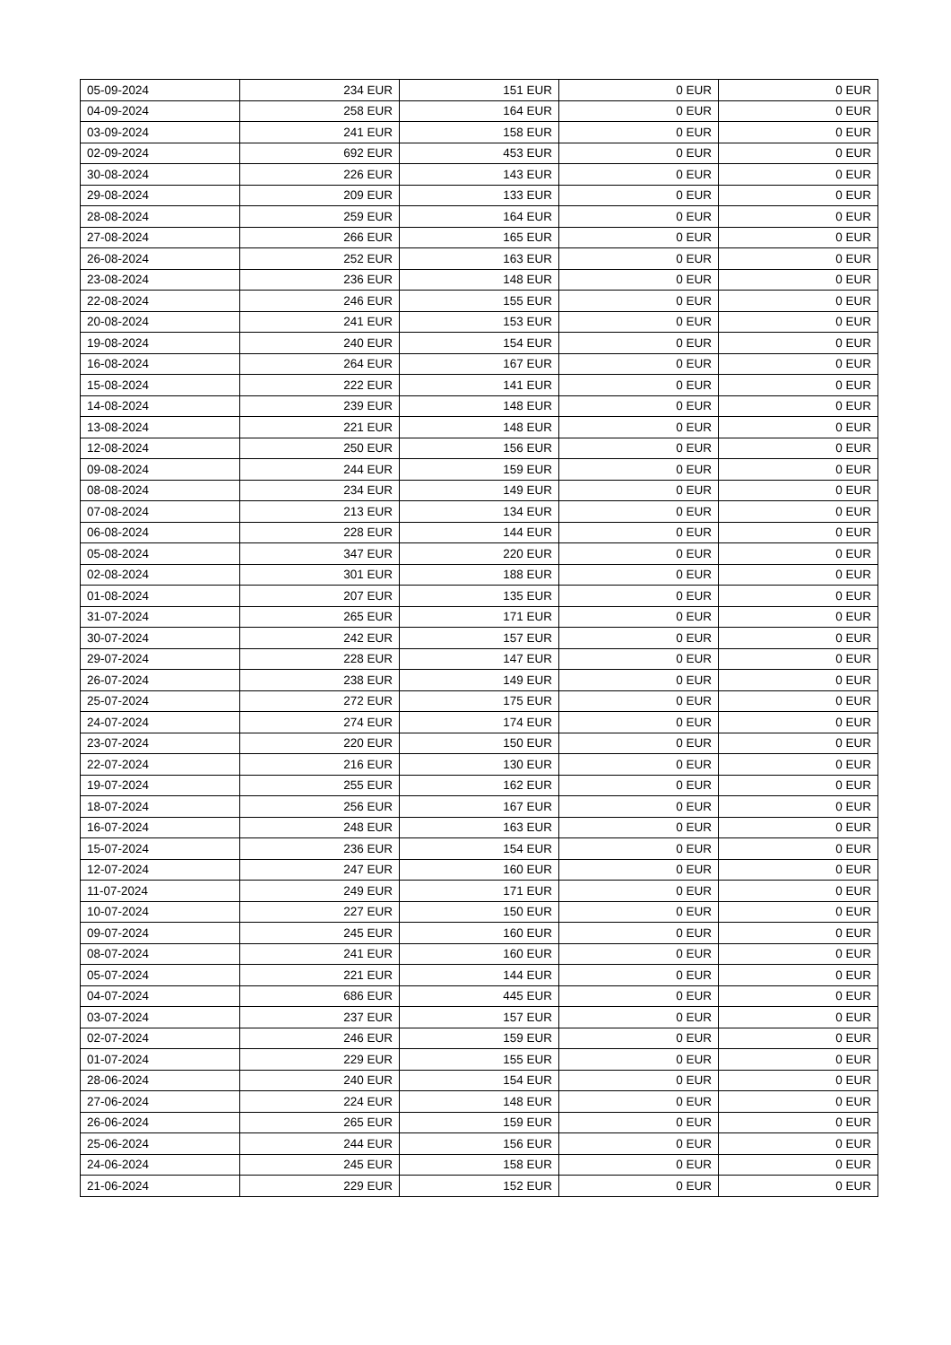| 05-09-2024 | 234 EUR | 151 EUR | 0 EUR | 0 EUR |
| 04-09-2024 | 258 EUR | 164 EUR | 0 EUR | 0 EUR |
| 03-09-2024 | 241 EUR | 158 EUR | 0 EUR | 0 EUR |
| 02-09-2024 | 692 EUR | 453 EUR | 0 EUR | 0 EUR |
| 30-08-2024 | 226 EUR | 143 EUR | 0 EUR | 0 EUR |
| 29-08-2024 | 209 EUR | 133 EUR | 0 EUR | 0 EUR |
| 28-08-2024 | 259 EUR | 164 EUR | 0 EUR | 0 EUR |
| 27-08-2024 | 266 EUR | 165 EUR | 0 EUR | 0 EUR |
| 26-08-2024 | 252 EUR | 163 EUR | 0 EUR | 0 EUR |
| 23-08-2024 | 236 EUR | 148 EUR | 0 EUR | 0 EUR |
| 22-08-2024 | 246 EUR | 155 EUR | 0 EUR | 0 EUR |
| 20-08-2024 | 241 EUR | 153 EUR | 0 EUR | 0 EUR |
| 19-08-2024 | 240 EUR | 154 EUR | 0 EUR | 0 EUR |
| 16-08-2024 | 264 EUR | 167 EUR | 0 EUR | 0 EUR |
| 15-08-2024 | 222 EUR | 141 EUR | 0 EUR | 0 EUR |
| 14-08-2024 | 239 EUR | 148 EUR | 0 EUR | 0 EUR |
| 13-08-2024 | 221 EUR | 148 EUR | 0 EUR | 0 EUR |
| 12-08-2024 | 250 EUR | 156 EUR | 0 EUR | 0 EUR |
| 09-08-2024 | 244 EUR | 159 EUR | 0 EUR | 0 EUR |
| 08-08-2024 | 234 EUR | 149 EUR | 0 EUR | 0 EUR |
| 07-08-2024 | 213 EUR | 134 EUR | 0 EUR | 0 EUR |
| 06-08-2024 | 228 EUR | 144 EUR | 0 EUR | 0 EUR |
| 05-08-2024 | 347 EUR | 220 EUR | 0 EUR | 0 EUR |
| 02-08-2024 | 301 EUR | 188 EUR | 0 EUR | 0 EUR |
| 01-08-2024 | 207 EUR | 135 EUR | 0 EUR | 0 EUR |
| 31-07-2024 | 265 EUR | 171 EUR | 0 EUR | 0 EUR |
| 30-07-2024 | 242 EUR | 157 EUR | 0 EUR | 0 EUR |
| 29-07-2024 | 228 EUR | 147 EUR | 0 EUR | 0 EUR |
| 26-07-2024 | 238 EUR | 149 EUR | 0 EUR | 0 EUR |
| 25-07-2024 | 272 EUR | 175 EUR | 0 EUR | 0 EUR |
| 24-07-2024 | 274 EUR | 174 EUR | 0 EUR | 0 EUR |
| 23-07-2024 | 220 EUR | 150 EUR | 0 EUR | 0 EUR |
| 22-07-2024 | 216 EUR | 130 EUR | 0 EUR | 0 EUR |
| 19-07-2024 | 255 EUR | 162 EUR | 0 EUR | 0 EUR |
| 18-07-2024 | 256 EUR | 167 EUR | 0 EUR | 0 EUR |
| 16-07-2024 | 248 EUR | 163 EUR | 0 EUR | 0 EUR |
| 15-07-2024 | 236 EUR | 154 EUR | 0 EUR | 0 EUR |
| 12-07-2024 | 247 EUR | 160 EUR | 0 EUR | 0 EUR |
| 11-07-2024 | 249 EUR | 171 EUR | 0 EUR | 0 EUR |
| 10-07-2024 | 227 EUR | 150 EUR | 0 EUR | 0 EUR |
| 09-07-2024 | 245 EUR | 160 EUR | 0 EUR | 0 EUR |
| 08-07-2024 | 241 EUR | 160 EUR | 0 EUR | 0 EUR |
| 05-07-2024 | 221 EUR | 144 EUR | 0 EUR | 0 EUR |
| 04-07-2024 | 686 EUR | 445 EUR | 0 EUR | 0 EUR |
| 03-07-2024 | 237 EUR | 157 EUR | 0 EUR | 0 EUR |
| 02-07-2024 | 246 EUR | 159 EUR | 0 EUR | 0 EUR |
| 01-07-2024 | 229 EUR | 155 EUR | 0 EUR | 0 EUR |
| 28-06-2024 | 240 EUR | 154 EUR | 0 EUR | 0 EUR |
| 27-06-2024 | 224 EUR | 148 EUR | 0 EUR | 0 EUR |
| 26-06-2024 | 265 EUR | 159 EUR | 0 EUR | 0 EUR |
| 25-06-2024 | 244 EUR | 156 EUR | 0 EUR | 0 EUR |
| 24-06-2024 | 245 EUR | 158 EUR | 0 EUR | 0 EUR |
| 21-06-2024 | 229 EUR | 152 EUR | 0 EUR | 0 EUR |